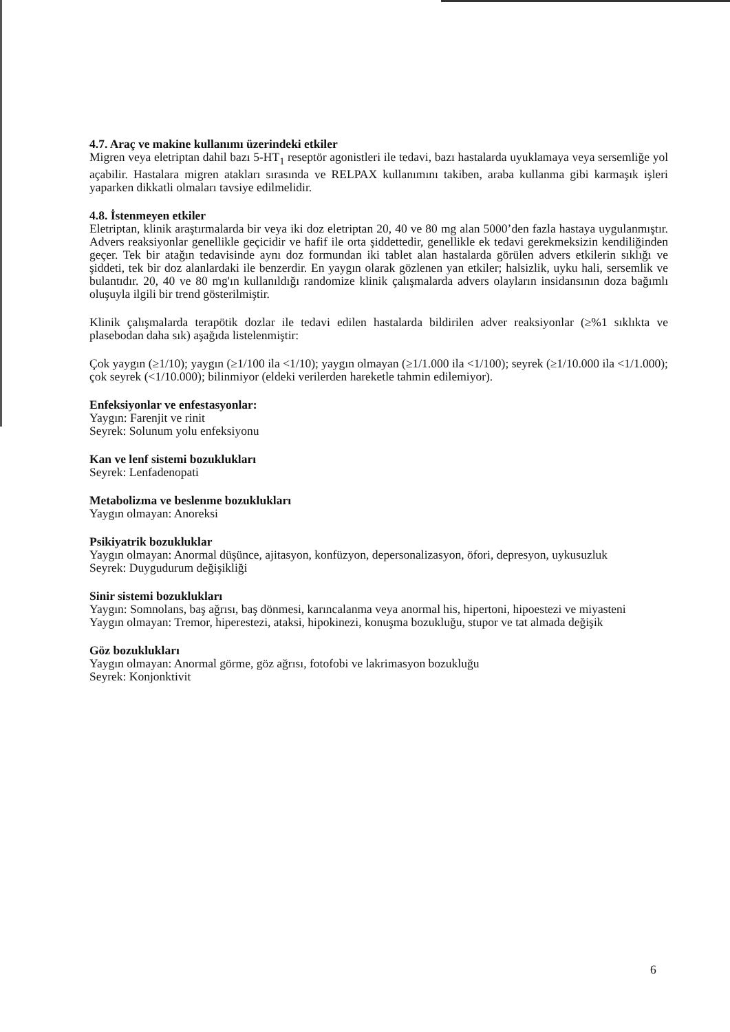4.7. Araç ve makine kullanımı üzerindeki etkiler
Migren veya eletriptan dahil bazı 5-HT<sub>1</sub> reseptör agonistleri ile tedavi, bazı hastalarda uyuklamaya veya sersemliğe yol açabilir. Hastalara migren atakları sırasında ve RELPAX kullanımını takiben, araba kullanma gibi karmaşık işleri yaparken dikkatli olmaları tavsiye edilmelidir.
4.8. İstenmeyen etkiler
Eletriptan, klinik araştırmalarda bir veya iki doz eletriptan 20, 40 ve 80 mg alan 5000’den fazla hastaya uygulanmıştır. Advers reaksiyonlar genellikle geçicidir ve hafif ile orta şiddettedir, genellikle ek tedavi gerekmeksizin kendiliğinden geçer. Tek bir atağın tedavisinde aynı doz formundan iki tablet alan hastalarda görülen advers etkilerin sıklığı ve şiddeti, tek bir doz alanlardaki ile benzerdir. En yaygın olarak gözlenen yan etkiler; halsizlik, uyku hali, sersemlik ve bulantıdır. 20, 40 ve 80 mg'ın kullanıldığı randomize klinik çalışmalarda advers olayların insidansının doza bağımlı oluşuyla ilgili bir trend gösterilmiştir.
Klinik çalışmalarda terapötik dozlar ile tedavi edilen hastalarda bildirilen adver reaksiyonlar (≥%1 sıklıkta ve plasebodan daha sık) aşağıda listelenmiştir:
Çok yaygın (≥1/10); yaygın (≥1/100 ila <1/10); yaygın olmayan (≥1/1.000 ila <1/100); seyrek (≥1/10.000 ila <1/1.000); çok seyrek (<1/10.000); bilinmiyor (eldeki verilerden hareketle tahmin edilemiyor).
Enfeksiyonlar ve enfestasyonlar:
Yaygın: Farenjit ve rinit
Seyrek: Solunum yolu enfeksiyonu
Kan ve lenf sistemi bozuklukları
Seyrek: Lenfadenopati
Metabolizma ve beslenme bozuklukları
Yaygın olmayan: Anoreksi
Psikiyatrik bozukluklar
Yaygın olmayan: Anormal düşünce, ajitasyon, konfüzyon, depersonalizasyon, öfori, depresyon, uykusuzluk
Seyrek: Duygudurum değişikliği
Sinir sistemi bozuklukları
Yaygın: Somnolans, baş ağrısı, baş dönmesi, karıncalanma veya anormal his, hipertoni, hipoestezi ve miyasteni
Yaygın olmayan: Tremor, hiperestezi, ataksi, hipokinezi, konuşma bozukluğu, stupor ve tat almada değişik
Göz bozuklukları
Yaygın olmayan: Anormal görme, göz ağrısı, fotofobi ve lakrimasyon bozukluğu
Seyrek: Konjonktivit
6